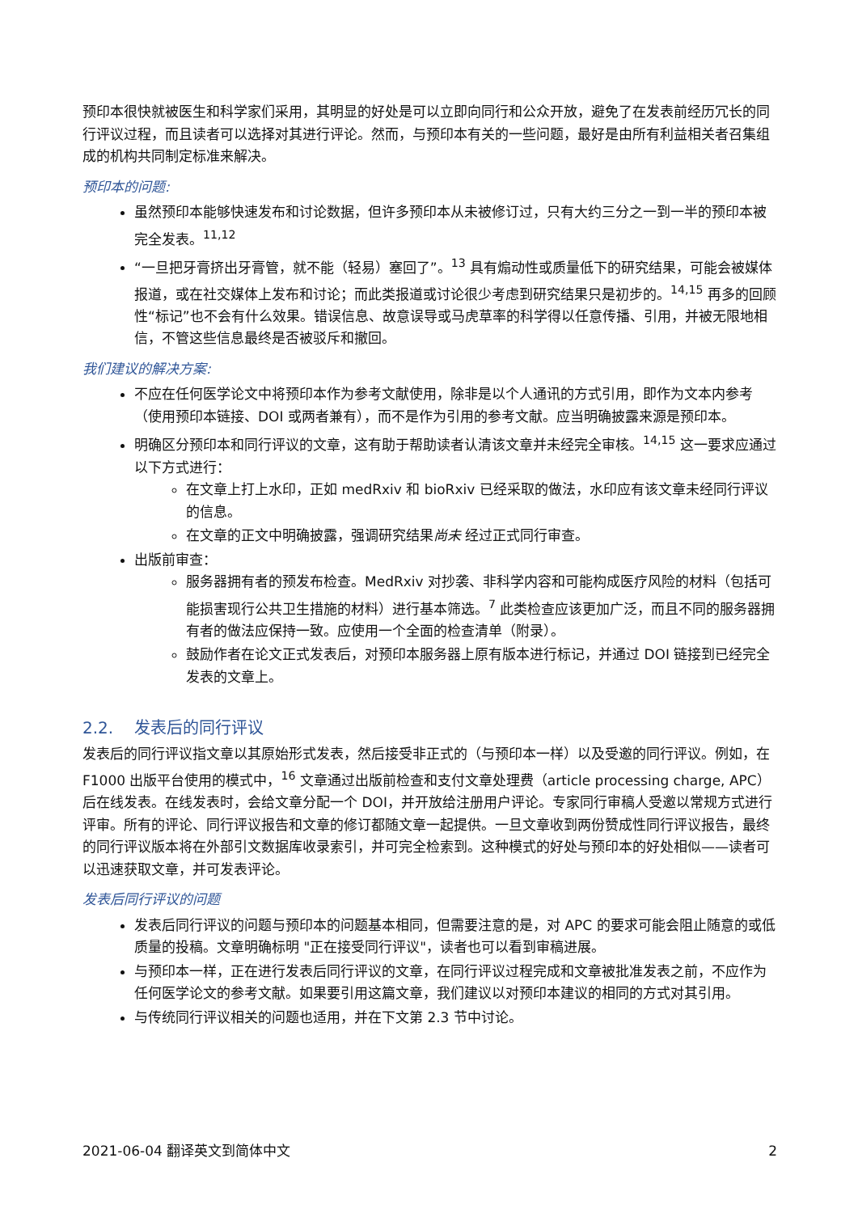预印本很快就被医生和科学家们采用，其明显的好处是可以立即向同行和公众开放，避免了在发表前经历冗长的同行评议过程，而且读者可以选择对其进行评论。然而，与预印本有关的一些问题，最好是由所有利益相关者召集组成的机构共同制定标准来解决。
预印本的问题:
虽然预印本能够快速发布和讨论数据，但许多预印本从未被修订过，只有大约三分之一到一半的预印本被完全发表。<sup>11,12</sup>
“一旦把牙膏挤出牙膏管，就不能（轻易）塞回了”。<sup>13</sup> 具有煽动性或质量低下的研究结果，可能会被媒体报道，或在社交媒体上发布和讨论；而此类报道或讨论很少考虑到研究结果只是初步的。<sup>14,15</sup> 再多的回顾性“标记”也不会有什么效果。错误信息、故意误导或马虎草率的科学得以任意传播、引用，并被无限地相信，不管这些信息最终是否被驳斥和撤回。
我们建议的解决方案:
不应在任何医学论文中将预印本作为参考文献使用，除非是以个人通讯的方式引用，即作为文本内参考（使用预印本链接、DOI 或两者兼有），而不是作为引用的参考文献。应当明确披露来源是预印本。
明确区分预印本和同行评议的文章，这有助于帮助读者认清该文章并未经完全审核。<sup>14,15</sup> 这一要求应通过以下方式进行：
在文章上打上水印，正如 medRxiv 和 bioRxiv 已经采取的做法，水印应有该文章未经同行评议的信息。
在文章的正文中明确披露，强调研究结果尚未 经过正式同行审查。
出版前审查：
服务器拥有者的预发布检查。MedRxiv 对抄袭、非科学内容和可能构成医疗风险的材料（包括可能损害现行公共卫生措施的材料）进行基本筛选。<sup>7</sup> 此类检查应该更加广泛，而且不同的服务器拥有者的做法应保持一致。应使用一个全面的检查清单（附录）。
鼓励作者在论文正式发表后，对预印本服务器上原有版本进行标记，并通过 DOI 链接到已经完全发表的文章上。
2.2. 发表后的同行评议
发表后的同行评议指文章以其原始形式发表，然后接受非正式的（与预印本一样）以及受邀的同行评议。例如，在 F1000 出版平台使用的模式中，<sup>16</sup> 文章通过出版前检查和支付文章处理费（article processing charge, APC）后在线发表。在线发表时，会给文章分配一个 DOI，并开放给注册用户评论。专家同行审稿人受邀以常规方式进行评审。所有的评论、同行评议报告和文章的修订都随文章一起提供。一旦文章收到两份赞成性同行评议报告，最终的同行评议版本将在外部引文数据库收录索引，并可完全检索到。这种模式的好处与预印本的好处相似——读者可以迅速获取文章，并可发表评论。
发表后同行评议的问题
发表后同行评议的问题与预印本的问题基本相同，但需要注意的是，对 APC 的要求可能会阻止随意的或低质量的投稿。文章明确标明 "正在接受同行评议"，读者也可以看到审稿进展。
与预印本一样，正在进行发表后同行评议的文章，在同行评议过程完成和文章被批准发表之前，不应作为任何医学论文的参考文献。如果要引用这篇文章，我们建议以对预印本建议的相同的方式对其引用。
与传统同行评议相关的问题也适用，并在下文第 2.3 节中讨论。
2021-06-04 翻译英文到简体中文 2